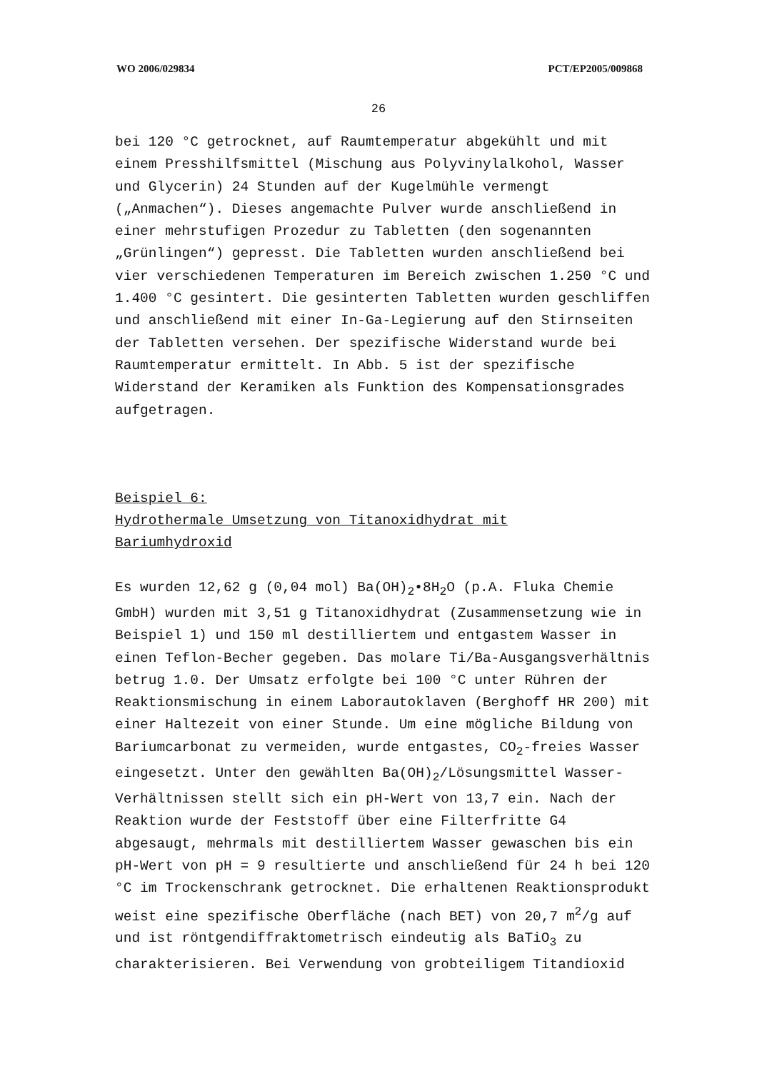WO 2006/029834 PCT/EP2005/009868
26
bei 120 °C getrocknet, auf Raumtemperatur abgekühlt und mit einem Presshilfsmittel (Mischung aus Polyvinylalkohol, Wasser und Glycerin) 24 Stunden auf der Kugelmühle vermengt („Anmachen“). Dieses angemachte Pulver wurde anschließend in einer mehrstufigen Prozedur zu Tabletten (den sogenannten „Grünlingen“) gepresst. Die Tabletten wurden anschließend bei vier verschiedenen Temperaturen im Bereich zwischen 1.250 °C und 1.400 °C gesintert. Die gesinterten Tabletten wurden geschliffen und anschließend mit einer In-Ga-Legierung auf den Stirnseiten der Tabletten versehen. Der spezifische Widerstand wurde bei Raumtemperatur ermittelt. In Abb. 5 ist der spezifische Widerstand der Keramiken als Funktion des Kompensationsgrades aufgetragen.
Beispiel 6:
Hydrothermale Umsetzung von Titanoxidhydrat mit
Bariumhydroxid
Es wurden 12,62 g (0,04 mol) Ba(OH)<sub>2</sub>•8H<sub>2</sub>O (p.A. Fluka Chemie GmbH) wurden mit 3,51 g Titanoxidhydrat (Zusammensetzung wie in Beispiel 1) und 150 ml destilliertem und entgastem Wasser in einen Teflon-Becher gegeben. Das molare Ti/Ba-Ausgangsverhältnis betrug 1.0. Der Umsatz erfolgte bei 100 °C unter Rühren der Reaktionsmischung in einem Laborautoklaven (Berghoff HR 200) mit einer Haltezeit von einer Stunde. Um eine mögliche Bildung von Bariumcarbonat zu vermeiden, wurde entgastes, CO<sub>2</sub>-freies Wasser eingesetzt. Unter den gewählten Ba(OH)<sub>2</sub>/Lösungsmittel Wasser-Verhältnissen stellt sich ein pH-Wert von 13,7 ein. Nach der Reaktion wurde der Feststoff über eine Filterfritte G4 abgesaugt, mehrmals mit destilliertem Wasser gewaschen bis ein pH-Wert von pH = 9 resultierte und anschließend für 24 h bei 120 °C im Trockenschrank getrocknet. Die erhaltenen Reaktionsprodukt weist eine spezifische Oberfläche (nach BET) von 20,7 m<sup>2</sup>/g auf und ist röntgendiffraktometrisch eindeutig als BaTiO<sub>3</sub> zu charakterisieren. Bei Verwendung von grobteiligem Titandioxid